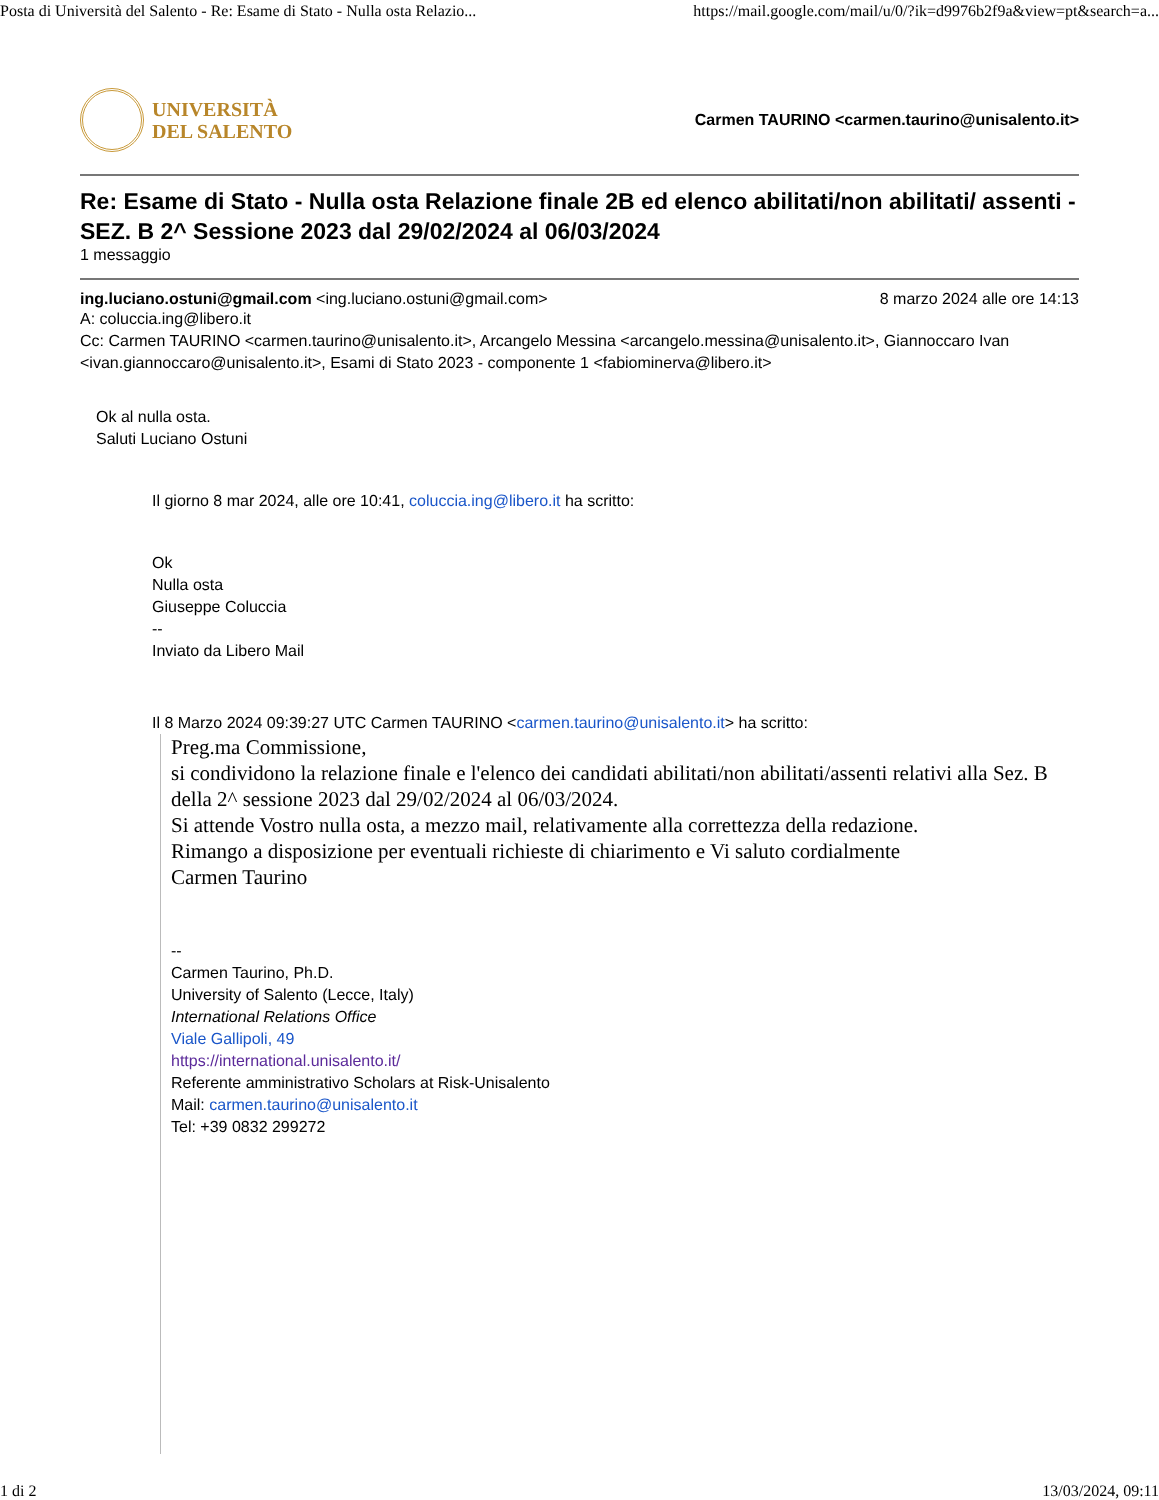Posta di Università del Salento - Re: Esame di Stato - Nulla osta Relazio... https://mail.google.com/mail/u/0/?ik=d9976b2f9a&view=pt&search=a...
UNIVERSITÀ
DEL SALENTO
Carmen TAURINO <carmen.taurino@unisalento.it>
Re: Esame di Stato - Nulla osta Relazione finale 2B ed elenco abilitati/non abilitati/ assenti - SEZ. B 2^ Sessione 2023 dal 29/02/2024 al 06/03/2024
1 messaggio
ing.luciano.ostuni@gmail.com <ing.luciano.ostuni@gmail.com> 8 marzo 2024 alle ore 14:13
A: coluccia.ing@libero.it
Cc: Carmen TAURINO <carmen.taurino@unisalento.it>, Arcangelo Messina <arcangelo.messina@unisalento.it>, Giannoccaro Ivan <ivan.giannoccaro@unisalento.it>, Esami di Stato 2023 - componente 1 <fabiominerva@libero.it>
Ok al nulla osta.
Saluti Luciano Ostuni
Il giorno 8 mar 2024, alle ore 10:41, coluccia.ing@libero.it ha scritto:
Ok
Nulla osta
Giuseppe Coluccia
--
Inviato da Libero Mail
Il 8 Marzo 2024 09:39:27 UTC Carmen TAURINO <carmen.taurino@unisalento.it> ha scritto:
Preg.ma Commissione,
si condividono la relazione finale e l'elenco dei candidati abilitati/non abilitati/assenti relativi alla Sez. B della 2^ sessione 2023 dal 29/02/2024 al 06/03/2024.
Si attende Vostro nulla osta, a mezzo mail, relativamente alla correttezza della redazione.
Rimango a disposizione per eventuali richieste di chiarimento e Vi saluto cordialmente
Carmen Taurino
--
Carmen Taurino, Ph.D.
University of Salento (Lecce, Italy)
International Relations Office
Viale Gallipoli, 49
https://international.unisalento.it/
Referente amministrativo Scholars at Risk-Unisalento
Mail: carmen.taurino@unisalento.it
Tel: +39 0832 299272
1 di 2 13/03/2024, 09:11